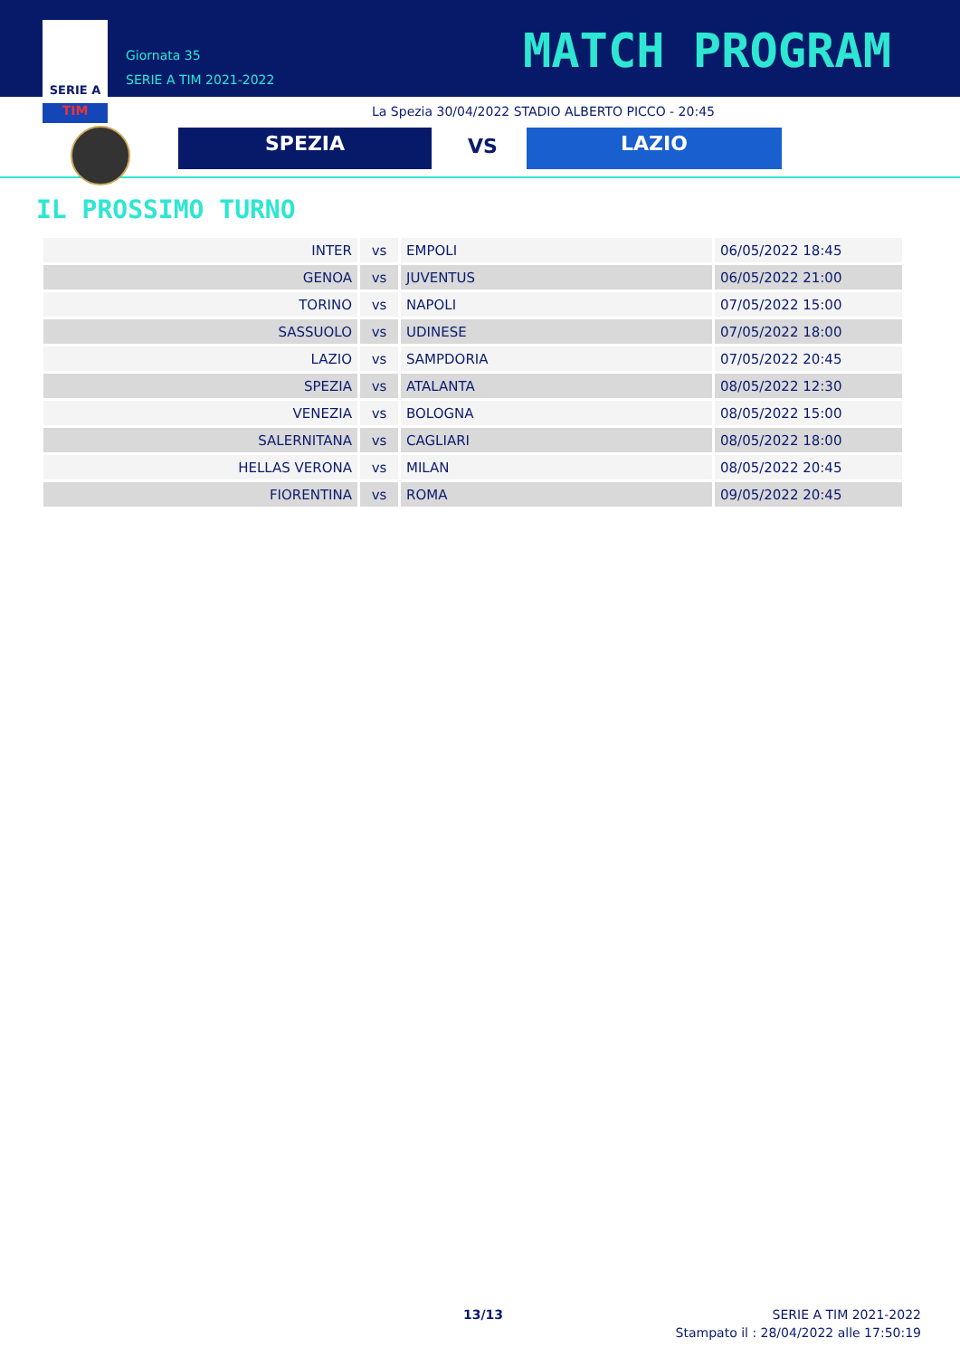SERIE A
TIM
Giornata 35
SERIE A TIM 2021-2022
MATCH PROGRAM
La Spezia 30/04/2022 STADIO ALBERTO PICCO - 20:45
SPEZIA VS LAZIO
IL PROSSIMO TURNO
| INTER | vs | EMPOLI | 06/05/2022 18:45 |
| GENOA | vs | JUVENTUS | 06/05/2022 21:00 |
| TORINO | vs | NAPOLI | 07/05/2022 15:00 |
| SASSUOLO | vs | UDINESE | 07/05/2022 18:00 |
| LAZIO | vs | SAMPDORIA | 07/05/2022 20:45 |
| SPEZIA | vs | ATALANTA | 08/05/2022 12:30 |
| VENEZIA | vs | BOLOGNA | 08/05/2022 15:00 |
| SALERNITANA | vs | CAGLIARI | 08/05/2022 18:00 |
| HELLAS VERONA | vs | MILAN | 08/05/2022 20:45 |
| FIORENTINA | vs | ROMA | 09/05/2022 20:45 |
13/13
SERIE A TIM 2021-2022
Stampato il : 28/04/2022 alle 17:50:19